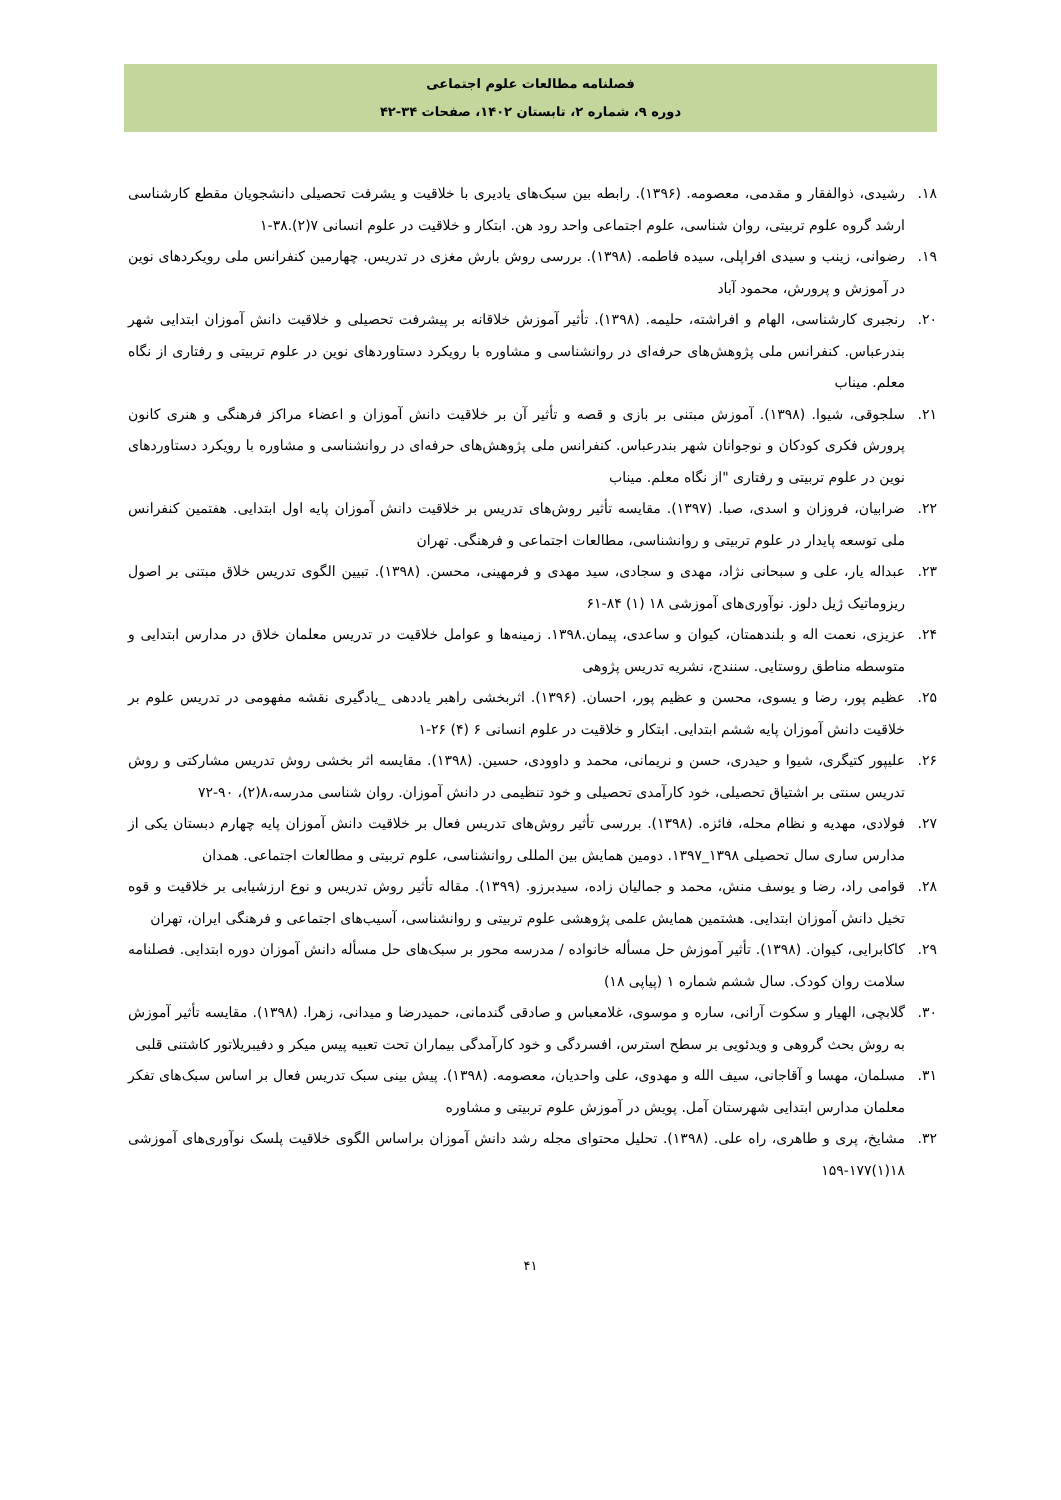فصلنامه مطالعات علوم اجتماعی
دوره ۹، شماره ۲، تابستان ۱۴۰۲، صفحات ۳۴-۴۲
۱۸. رشیدی، ذوالفقار و مقدمی، معصومه. (۱۳۹۶). رابطه بین سبک‌های یادیری با خلاقیت و یشرفت تحصیلی دانشجویان مقطع کارشناسی ارشد گروه علوم تربیتی، روان شناسی، علوم اجتماعی واحد رود هن. ابتکار و خلاقیت در علوم انسانی ۷(۲).۳۸-۱
۱۹. رضوانی، زینب و سیدی افراپلی، سیده فاطمه. (۱۳۹۸). بررسی روش بارش مغزی در تدریس. چهارمین کنفرانس ملی رویکردهای نوین در آموزش و پرورش، محمود آباد
۲۰. رنجبری کارشناسی، الهام و افراشته، حلیمه. (۱۳۹۸). تأثیر آموزش خلاقانه بر پیشرفت تحصیلی و خلاقیت دانش آموزان ابتدایی شهر بندرعباس. کنفرانس ملی پژوهش‌های حرفه‌ای در روانشناسی و مشاوره با رویکرد دستاوردهای نوین در علوم تربیتی و رفتاری از نگاه معلم. میناب
۲۱. سلجوقی، شیوا. (۱۳۹۸). آموزش مبتنی بر بازی و قصه و تأثیر آن بر خلاقیت دانش آموزان و اعضاء مراکز فرهنگی و هنری کانون پرورش فکری کودکان و نوجوانان شهر بندرعباس. کنفرانس ملی پژوهش‌های حرفه‌ای در روانشناسی و مشاوره با رویکرد دستاوردهای نوین در علوم تربیتی و رفتاری "از نگاه معلم. میناب
۲۲. ضرابیان، فروزان و اسدی، صبا. (۱۳۹۷). مقایسه تأثیر روش‌های تدریس بر خلاقیت دانش آموزان پایه اول ابتدایی. هفتمین کنفرانس ملی توسعه پایدار در علوم تربیتی و روانشناسی، مطالعات اجتماعی و فرهنگی. تهران
۲۳. عبداله یار، علی و سبحانی نژاد، مهدی و سجادی، سید مهدی و فرمهینی، محسن. (۱۳۹۸). تبیین الگوی تدریس خلاق مبتنی بر اصول ریزوماتیک ژیل دلوز. نوآوری‌های آموزشی ۱۸ (۱) ۸۴-۶۱
۲۴. عزیزی، نعمت اله و بلندهمتان، کیوان و ساعدی، پیمان.۱۳۹۸. زمینه‌ها و عوامل خلاقیت در تدریس معلمان خلاق در مدارس ابتدایی و متوسطه مناطق روستایی. سنندج، نشریه تدریس پژوهی
۲۵. عظیم پور، رضا و یسوی، محسن و عظیم پور، احسان. (۱۳۹۶). اثربخشی راهبر یاددهی _یادگیری نقشه مفهومی در تدریس علوم بر خلاقیت دانش آموزان پایه ششم ابتدایی. ابتکار و خلاقیت در علوم انسانی ۶ (۴) ۲۶-۱
۲۶. علیپور کتیگری، شیوا و حیدری، حسن و نریمانی، محمد و داوودی، حسین. (۱۳۹۸). مقایسه اثر بخشی روش تدریس مشارکتی و روش تدریس سنتی بر اشتیاق تحصیلی، خود کارآمدی تحصیلی و خود تنظیمی در دانش آموزان. روان شناسی مدرسه،۸(۲)، ۹۰-۷۲
۲۷. فولادی، مهدیه و نظام محله، فائزه. (۱۳۹۸). بررسی تأثیر روش‌های تدریس فعال بر خلاقیت دانش آموزان پایه چهارم دبستان یکی از مدارس ساری سال تحصیلی ۱۳۹۸_۱۳۹۷. دومین همایش بین المللی روانشناسی، علوم تربیتی و مطالعات اجتماعی. همدان
۲۸. قوامی راد، رضا و یوسف منش، محمد و جمالیان زاده، سیدبرزو. (۱۳۹۹). مقاله تأثیر روش تدریس و نوع ارزشیابی بر خلاقیت و قوه تخیل دانش آموزان ابتدایی. هشتمین همایش علمی پژوهشی علوم تربیتی و روانشناسی، آسیب‌های اجتماعی و فرهنگی ایران، تهران
۲۹. کاکابرایی، کیوان. (۱۳۹۸). تأثیر آموزش حل مسأله خانواده / مدرسه محور بر سبک‌های حل مسأله دانش آموزان دوره ابتدایی. فصلنامه سلامت روان کودک. سال ششم شماره ۱ (پیاپی ۱۸)
۳۰. گلابچی، الهیار و سکوت آرانی، ساره و موسوی، غلامعباس و صادقی گندمانی، حمیدرضا و میدانی، زهرا. (۱۳۹۸). مقایسه تأثیر آموزش به روش بحث گروهی و ویدئویی بر سطح استرس، افسردگی و خود کارآمدگی بیماران تحت تعبیه پیس میکر و دفیبریلاتور کاشتنی قلبی
۳۱. مسلمان، مهسا و آقاجانی، سیف الله و مهدوی، علی واحدیان، معصومه. (۱۳۹۸). پیش بینی سبک تدریس فعال بر اساس سبک‌های تفکر معلمان مدارس ابتدایی شهرستان آمل. پویش در آموزش علوم تربیتی و مشاوره
۳۲. مشایخ، پری و طاهری، راه علی. (۱۳۹۸). تحلیل محتوای مجله رشد دانش آموزان براساس الگوی خلاقیت پلسک نوآوری‌های آموزشی ۱۸(۱)۱۷۷-۱۵۹
۴۱